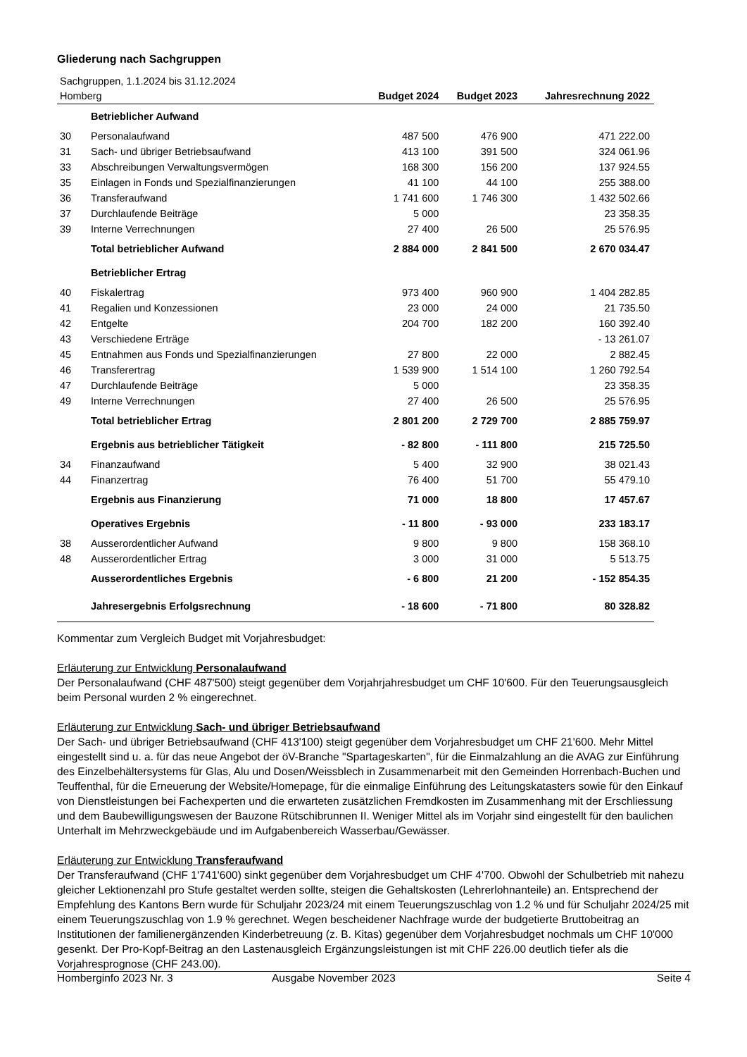Gliederung nach Sachgruppen
| Sachgruppen, 1.1.2024 bis 31.12.2024 | | | | |
| Homberg | | Budget 2024 | Budget 2023 | Jahresrechnung 2022 |
| | Betrieblicher Aufwand | | | |
| 30 | Personalaufwand | 487 500 | 476 900 | 471 222.00 |
| 31 | Sach- und übriger Betriebsaufwand | 413 100 | 391 500 | 324 061.96 |
| 33 | Abschreibungen Verwaltungsvermögen | 168 300 | 156 200 | 137 924.55 |
| 35 | Einlagen in Fonds und Spezialfinanzierungen | 41 100 | 44 100 | 255 388.00 |
| 36 | Transferaufwand | 1 741 600 | 1 746 300 | 1 432 502.66 |
| 37 | Durchlaufende Beiträge | 5 000 | | 23 358.35 |
| 39 | Interne Verrechnungen | 27 400 | 26 500 | 25 576.95 |
| | Total betrieblicher Aufwand | 2 884 000 | 2 841 500 | 2 670 034.47 |
| | Betrieblicher Ertrag | | | |
| 40 | Fiskalertrag | 973 400 | 960 900 | 1 404 282.85 |
| 41 | Regalien und Konzessionen | 23 000 | 24 000 | 21 735.50 |
| 42 | Entgelte | 204 700 | 182 200 | 160 392.40 |
| 43 | Verschiedene Erträge | | | - 13 261.07 |
| 45 | Entnahmen aus Fonds und Spezialfinanzierungen | 27 800 | 22 000 | 2 882.45 |
| 46 | Transferertrag | 1 539 900 | 1 514 100 | 1 260 792.54 |
| 47 | Durchlaufende Beiträge | 5 000 | | 23 358.35 |
| 49 | Interne Verrechnungen | 27 400 | 26 500 | 25 576.95 |
| | Total betrieblicher Ertrag | 2 801 200 | 2 729 700 | 2 885 759.97 |
| | Ergebnis aus betrieblicher Tätigkeit | - 82 800 | - 111 800 | 215 725.50 |
| 34 | Finanzaufwand | 5 400 | 32 900 | 38 021.43 |
| 44 | Finanzertrag | 76 400 | 51 700 | 55 479.10 |
| | Ergebnis aus Finanzierung | 71 000 | 18 800 | 17 457.67 |
| | Operatives Ergebnis | - 11 800 | - 93 000 | 233 183.17 |
| 38 | Ausserordentlicher Aufwand | 9 800 | 9 800 | 158 368.10 |
| 48 | Ausserordentlicher Ertrag | 3 000 | 31 000 | 5 513.75 |
| | Ausserordentliches Ergebnis | - 6 800 | 21 200 | - 152 854.35 |
| | Jahresergebnis Erfolgsrechnung | - 18 600 | - 71 800 | 80 328.82 |
Kommentar zum Vergleich Budget mit Vorjahresbudget:
Erläuterung zur Entwicklung Personalaufwand
Der Personalaufwand (CHF 487'500) steigt gegenüber dem Vorjahrjahresbudget um CHF 10'600. Für den Teuerungsausgleich beim Personal wurden 2 % eingerechnet.
Erläuterung zur Entwicklung Sach- und übriger Betriebsaufwand
Der Sach- und übriger Betriebsaufwand (CHF 413'100) steigt gegenüber dem Vorjahresbudget um CHF 21'600. Mehr Mittel eingestellt sind u. a. für das neue Angebot der öV-Branche "Spartageskarten", für die Einmalzahlung an die AVAG zur Einführung des Einzelbehältersystems für Glas, Alu und Dosen/Weissblech in Zusammenarbeit mit den Gemeinden Horrenbach-Buchen und Teuffenthal, für die Erneuerung der Website/Homepage, für die einmalige Einführung des Leitungskatasters sowie für den Einkauf von Dienstleistungen bei Fachexperten und die erwarteten zusätzlichen Fremdkosten im Zusammenhang mit der Erschliessung und dem Baubewilligungswesen der Bauzone Rütschibrunnen II. Weniger Mittel als im Vorjahr sind eingestellt für den baulichen Unterhalt im Mehrzweckgebäude und im Aufgabenbereich Wasserbau/Gewässer.
Erläuterung zur Entwicklung Transferaufwand
Der Transferaufwand (CHF 1'741'600) sinkt gegenüber dem Vorjahresbudget um CHF 4'700. Obwohl der Schulbetrieb mit nahezu gleicher Lektionenzahl pro Stufe gestaltet werden sollte, steigen die Gehaltskosten (Lehrerlohnanteile) an. Entsprechend der Empfehlung des Kantons Bern wurde für Schuljahr 2023/24 mit einem Teuerungszuschlag von 1.2 % und für Schuljahr 2024/25 mit einem Teuerungszuschlag von 1.9 % gerechnet. Wegen bescheidener Nachfrage wurde der budgetierte Bruttobeitrag an Institutionen der familienergänzenden Kinderbetreuung (z. B. Kitas) gegenüber dem Vorjahresbudget nochmals um CHF 10'000 gesenkt. Der Pro-Kopf-Beitrag an den Lastenausgleich Ergänzungsleistungen ist mit CHF 226.00 deutlich tiefer als die Vorjahresprognose (CHF 243.00).
Homberginfo 2023 Nr. 3 Ausgabe November 2023 Seite 4